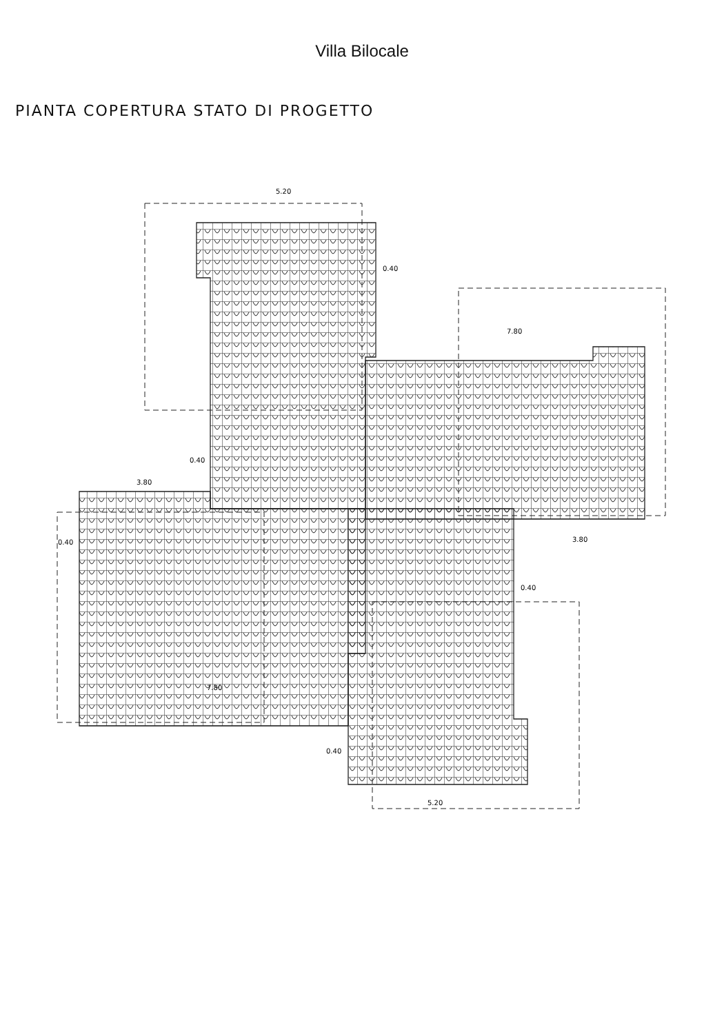Villa Bilocale
PIANTA COPERTURA STATO DI PROGETTO
5.20
0.40
7.80
0.40
3.80
3.80
0.40
0.40
7.80
0.40
5.20